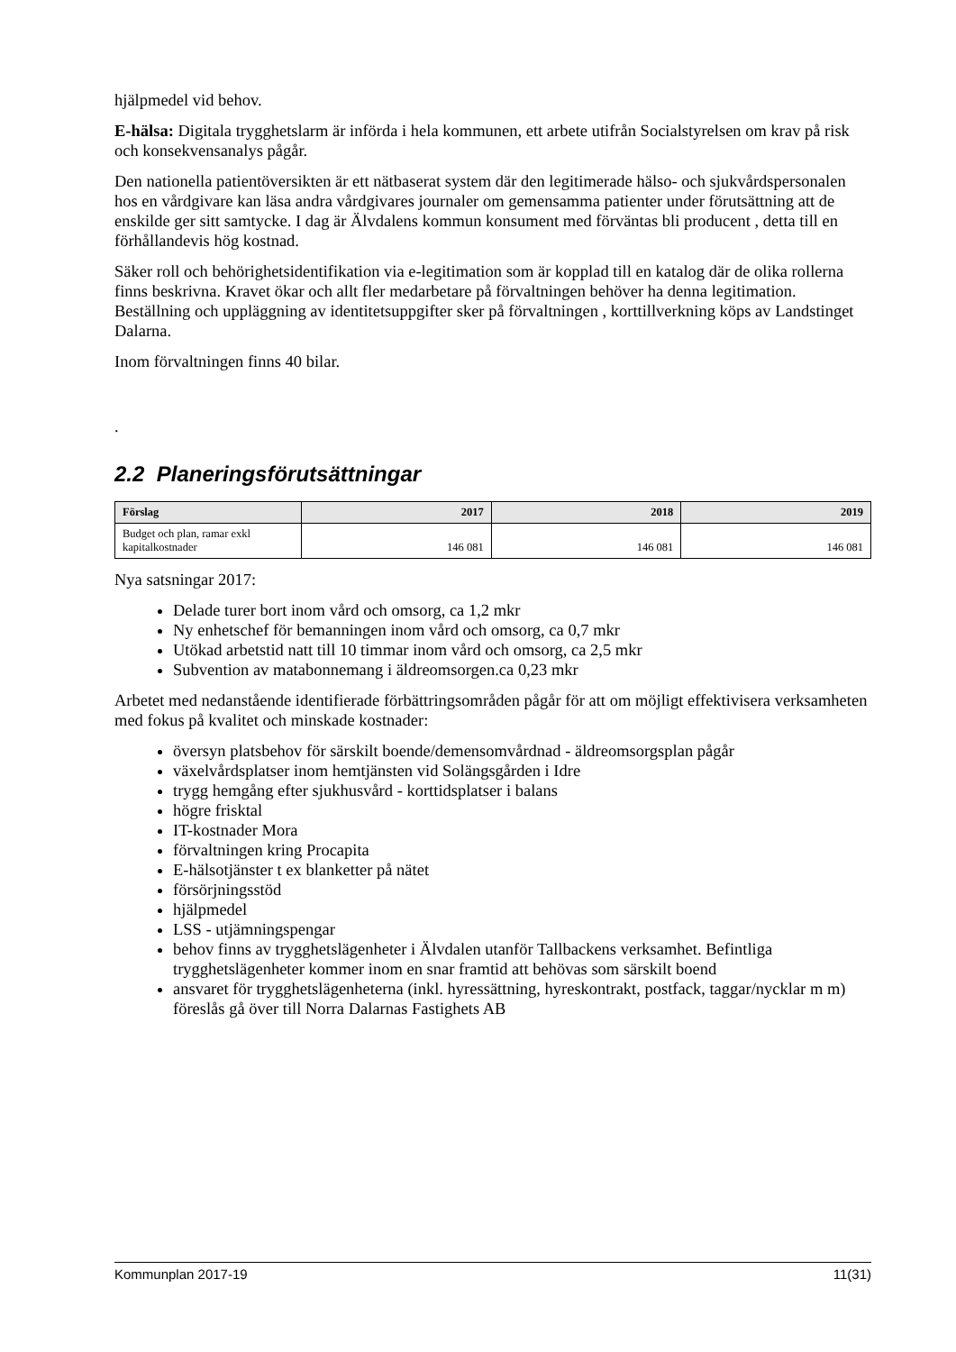hjälpmedel vid behov.
E-hälsa: Digitala trygghetslarm är införda i hela kommunen, ett arbete utifrån Socialstyrelsen om krav på risk och konsekvensanalys pågår.
Den nationella patientöversikten är ett nätbaserat system där den legitimerade hälso- och sjukvårdspersonalen hos en vårdgivare kan läsa andra vårdgivares journaler om gemensamma patienter under förutsättning att de enskilde ger sitt samtycke. I dag är Älvdalens kommun konsument med förväntas bli producent , detta till en förhållandevis hög kostnad.
Säker roll och behörighetsidentifikation via e-legitimation som är kopplad till en katalog där de olika rollerna finns beskrivna. Kravet ökar och allt fler medarbetare på förvaltningen behöver ha denna legitimation. Beställning och uppläggning av identitetsuppgifter sker på förvaltningen , korttillverkning köps av Landstinget Dalarna.
Inom förvaltningen finns 40 bilar.
.
2.2 Planeringsförutsättningar
| Förslag | 2017 | 2018 | 2019 |
| --- | --- | --- | --- |
| Budget och plan, ramar exkl kapitalkostnader | 146 081 | 146 081 | 146 081 |
Nya satsningar 2017:
Delade turer bort inom vård och omsorg, ca 1,2 mkr
Ny enhetschef för bemanningen inom vård och omsorg, ca 0,7 mkr
Utökad arbetstid natt till 10 timmar inom vård och omsorg, ca 2,5 mkr
Subvention av matabonnemang i äldreomsorgen.ca 0,23 mkr
Arbetet med nedanstående identifierade förbättringsområden pågår för att om möjligt effektivisera verksamheten med fokus på kvalitet och minskade kostnader:
översyn platsbehov för särskilt boende/demensomvårdnad - äldreomsorgsplan pågår
växelvårdsplatser inom hemtjänsten vid Solängsgården i Idre
trygg hemgång efter sjukhusvård - korttidsplatser i balans
högre frisktal
IT-kostnader Mora
förvaltningen kring Procapita
E-hälsotjänster t ex blanketter på nätet
försörjningsstöd
hjälpmedel
LSS - utjämningspengar
behov finns av trygghetslägenheter i Älvdalen utanför Tallbackens verksamhet. Befintliga trygghetslägenheter kommer inom en snar framtid att behövas som särskilt boend
ansvaret för trygghetslägenheterna (inkl. hyressättning, hyreskontrakt, postfack, taggar/nycklar m m) föreslås gå över till Norra Dalarnas Fastighets AB
Kommunplan 2017-19 11(31)